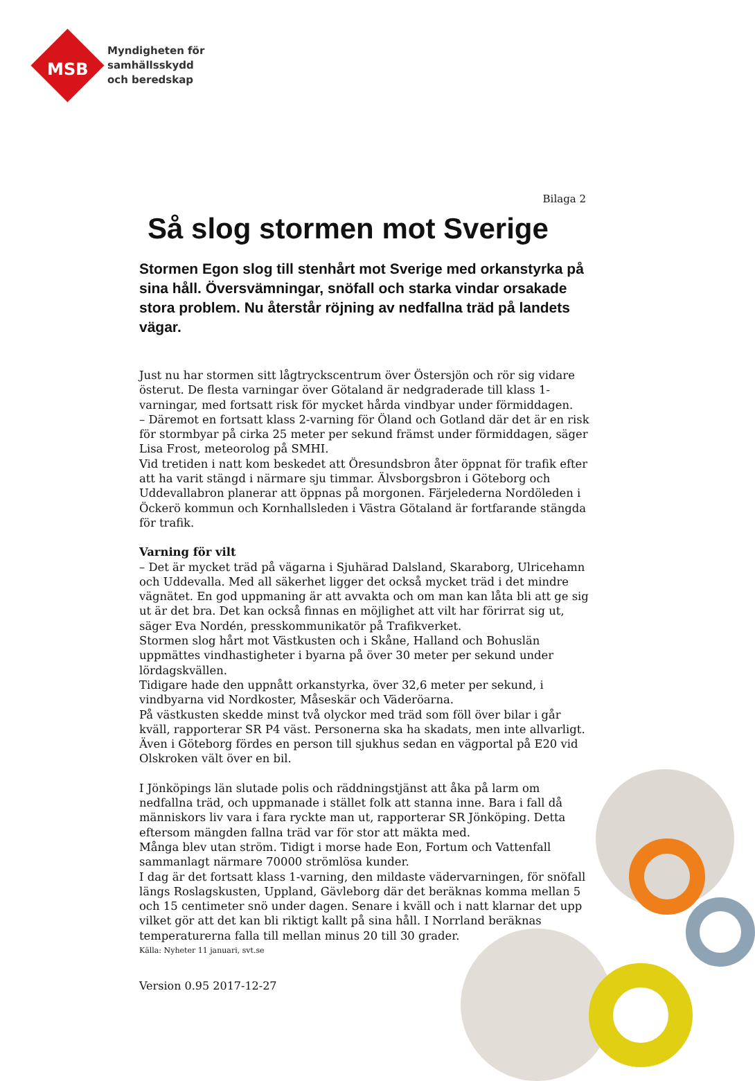Myndigheten för
samhällsskydd
och beredskap
MSB
Bilaga 2
Så slog stormen mot Sverige
Stormen Egon slog till stenhårt mot Sverige med orkanstyrka på sina håll. Översvämningar, snöfall och starka vindar orsakade stora problem. Nu återstår röjning av nedfallna träd på landets vägar.
Just nu har stormen sitt lågtryckscentrum över Östersjön och rör sig vidare österut. De flesta varningar över Götaland är nedgraderade till klass 1-varningar, med fortsatt risk för mycket hårda vindbyar under förmiddagen.
– Däremot en fortsatt klass 2-varning för Öland och Gotland där det är en risk för stormbyar på cirka 25 meter per sekund främst under förmiddagen, säger Lisa Frost, meteorolog på SMHI.
Vid tretiden i natt kom beskedet att Öresundsbron åter öppnat för trafik efter att ha varit stängd i närmare sju timmar. Älvsborgsbron i Göteborg och Uddevallabron planerar att öppnas på morgonen. Färjelederna Nordöleden i Öckerö kommun och Kornhallsleden i Västra Götaland är fortfarande stängda för trafik.
Varning för vilt
– Det är mycket träd på vägarna i Sjuhärad Dalsland, Skaraborg, Ulricehamn och Uddevalla. Med all säkerhet ligger det också mycket träd i det mindre vägnätet. En god uppmaning är att avvakta och om man kan låta bli att ge sig ut är det bra. Det kan också finnas en möjlighet att vilt har förirrat sig ut, säger Eva Nordén, presskommunikatör på Trafikverket.
Stormen slog hårt mot Västkusten och i Skåne, Halland och Bohuslän uppmättes vindhastigheter i byarna på över 30 meter per sekund under lördagskvällen.
Tidigare hade den uppnått orkanstyrka, över 32,6 meter per sekund, i vindbyarna vid Nordkoster, Måseskär och Väderöarna.
På västkusten skedde minst två olyckor med träd som föll över bilar i går kväll, rapporterar SR P4 väst. Personerna ska ha skadats, men inte allvarligt. Även i Göteborg fördes en person till sjukhus sedan en vägportal på E20 vid Olskroken vält över en bil.
I Jönköpings län slutade polis och räddningstjänst att åka på larm om nedfallna träd, och uppmanade i stället folk att stanna inne. Bara i fall då människors liv vara i fara ryckte man ut, rapporterar SR Jönköping. Detta eftersom mängden fallna träd var för stor att mäkta med.
Många blev utan ström. Tidigt i morse hade Eon, Fortum och Vattenfall sammanlagt närmare 70000 strömlösa kunder.
I dag är det fortsatt klass 1-varning, den mildaste vädervarningen, för snöfall längs Roslagskusten, Uppland, Gävleborg där det beräknas komma mellan 5 och 15 centimeter snö under dagen. Senare i kväll och i natt klarnar det upp vilket gör att det kan bli riktigt kallt på sina håll. I Norrland beräknas temperaturerna falla till mellan minus 20 till 30 grader.
Källa: Nyheter 11 januari, svt.se
Version 0.95 2017-12-27